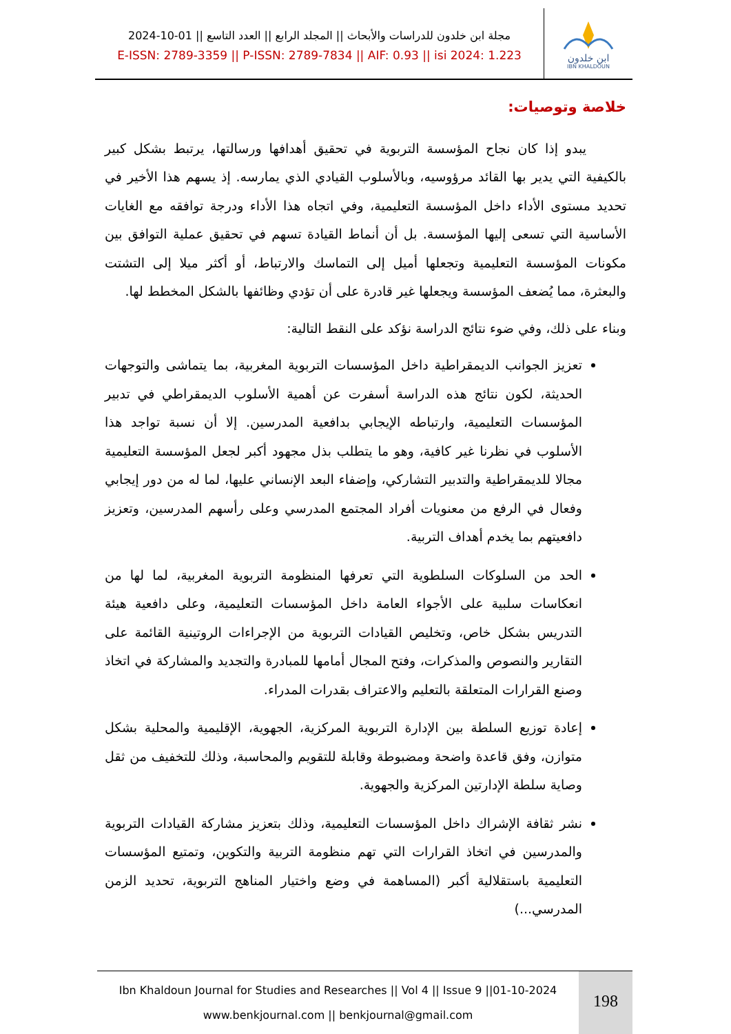مجلة ابن خلدون للدراسات والأبحاث || المجلد الرابع || العدد التاسع || 01-10-2024
E-ISSN: 2789-3359 || P-ISSN: 2789-7834 || AIF: 0.93 || isi 2024: 1.223
ابن خلدون
IBN KHALDOUN
خلاصة وتوصيات:
يبدو إذا كان نجاح المؤسسة التربوية في تحقيق أهدافها ورسالتها، يرتبط بشكل كبير بالكيفية التي يدير بها القائد مرؤوسيه، وبالأسلوب القيادي الذي يمارسه. إذ يسهم هذا الأخير في تحديد مستوى الأداء داخل المؤسسة التعليمية، وفي اتجاه هذا الأداء ودرجة توافقه مع الغايات الأساسية التي تسعى إليها المؤسسة. بل أن أنماط القيادة تسهم في تحقيق عملية التوافق بين مكونات المؤسسة التعليمية وتجعلها أميل إلى التماسك والارتباط، أو أكثر ميلا إلى التشتت والبعثرة، مما يُضعف المؤسسة ويجعلها غير قادرة على أن تؤدي وظائفها بالشكل المخطط لها.
وبناء على ذلك، وفي ضوء نتائج الدراسة نؤكد على النقط التالية:
تعزيز الجوانب الديمقراطية داخل المؤسسات التربوية المغربية، بما يتماشى والتوجهات الحديثة، لكون نتائج هذه الدراسة أسفرت عن أهمية الأسلوب الديمقراطي في تدبير المؤسسات التعليمية، وارتباطه الإيجابي بدافعية المدرسين. إلا أن نسبة تواجد هذا الأسلوب في نظرنا غير كافية، وهو ما يتطلب بذل مجهود أكبر لجعل المؤسسة التعليمية مجالا للديمقراطية والتدبير التشاركي، وإضفاء البعد الإنساني عليها، لما له من دور إيجابي وفعال في الرفع من معنويات أفراد المجتمع المدرسي وعلى رأسهم المدرسين، وتعزيز دافعيتهم بما يخدم أهداف التربية.
الحد من السلوكات السلطوية التي تعرفها المنظومة التربوية المغربية، لما لها من انعكاسات سلبية على الأجواء العامة داخل المؤسسات التعليمية، وعلى دافعية هيئة التدريس بشكل خاص، وتخليص القيادات التربوية من الإجراءات الروتينية القائمة على التقارير والنصوص والمذكرات، وفتح المجال أمامها للمبادرة والتجديد والمشاركة في اتخاذ وصنع القرارات المتعلقة بالتعليم والاعتراف بقدرات المدراء.
إعادة توزيع السلطة بين الإدارة التربوية المركزية، الجهوية، الإقليمية والمحلية بشكل متوازن، وفق قاعدة واضحة ومضبوطة وقابلة للتقويم والمحاسبة، وذلك للتخفيف من ثقل وصاية سلطة الإدارتين المركزية والجهوية.
نشر ثقافة الإشراك داخل المؤسسات التعليمية، وذلك بتعزيز مشاركة القيادات التربوية والمدرسين في اتخاذ القرارات التي تهم منظومة التربية والتكوين، وتمتيع المؤسسات التعليمية باستقلالية أكبر (المساهمة في وضع واختيار المناهج التربوية، تحديد الزمن المدرسي...)
Ibn Khaldoun Journal for Studies and Researches || Vol 4 || Issue 9 ||01-10-2024
www.benkjournal.com || benkjournal@gmail.com
198